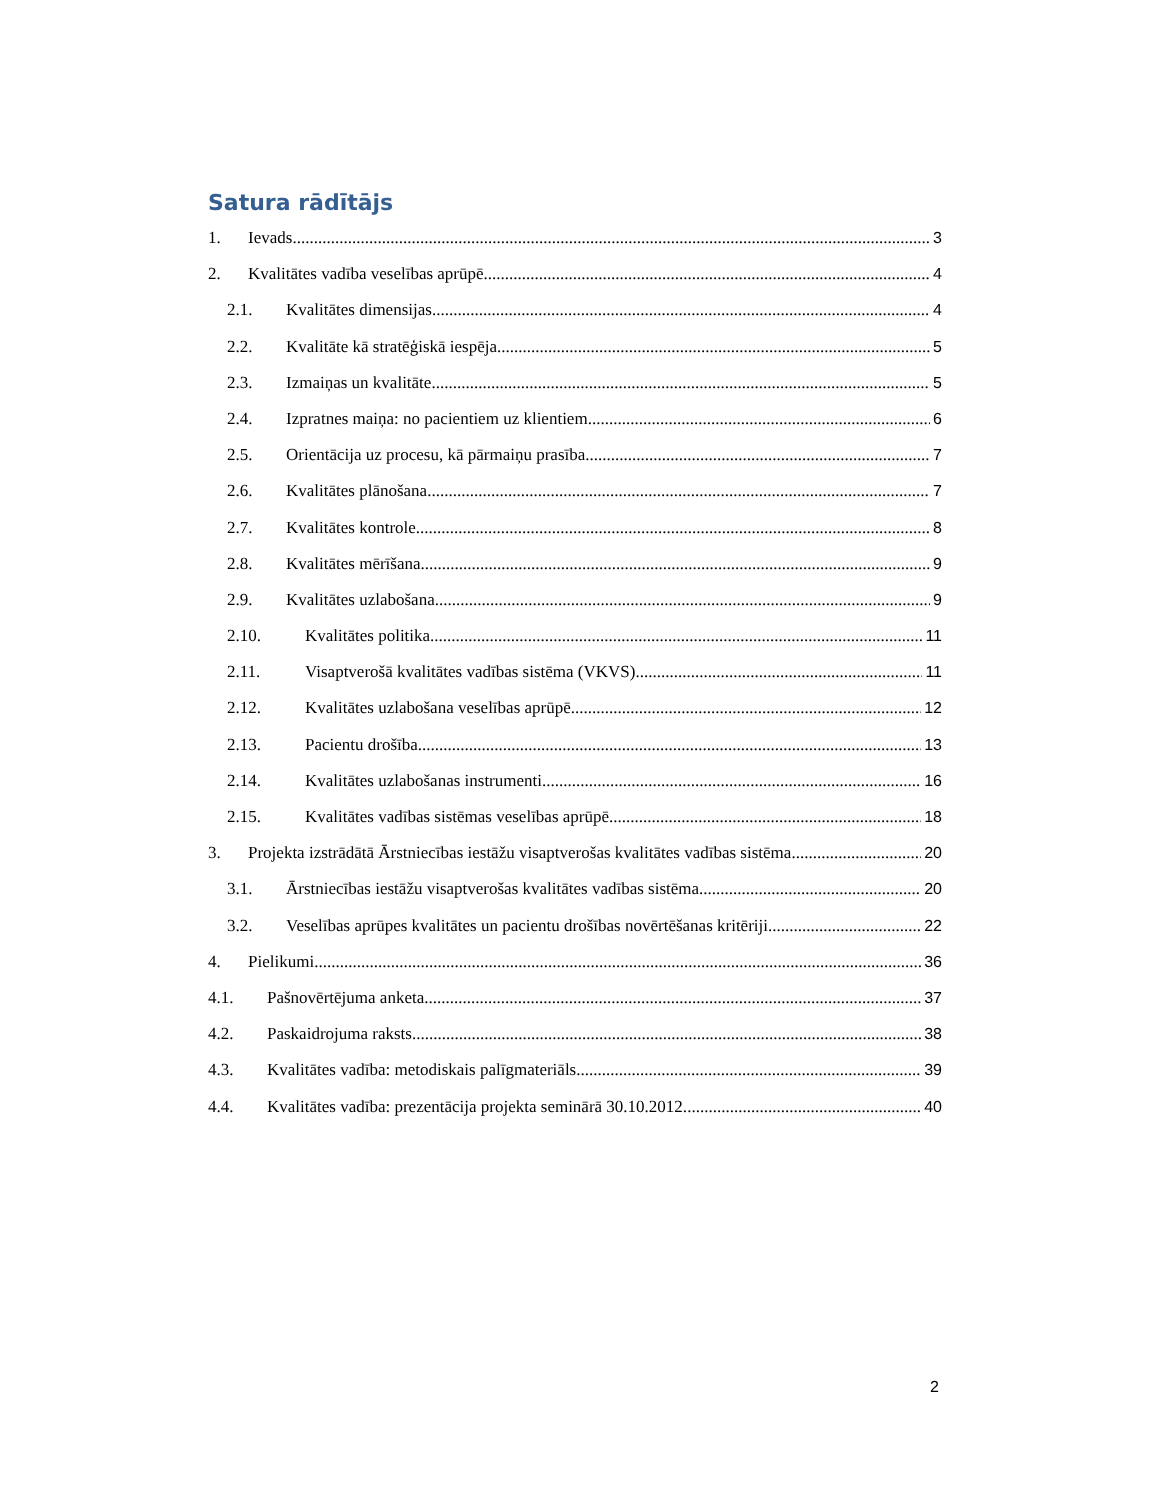Satura rādītājs
1. Ievads 3
2. Kvalitātes vadība veselības aprūpē 4
2.1. Kvalitātes dimensijas 4
2.2. Kvalitāte kā stratēģiskā iespēja 5
2.3. Izmaiņas un kvalitāte 5
2.4. Izpratnes maiņa: no pacientiem uz klientiem 6
2.5. Orientācija uz procesu, kā pārmaiņu prasība 7
2.6. Kvalitātes plānošana 7
2.7. Kvalitātes kontrole 8
2.8. Kvalitātes mērīšana 9
2.9. Kvalitātes uzlabošana 9
2.10. Kvalitātes politika 11
2.11. Visaptverošā kvalitātes vadības sistēma (VKVS) 11
2.12. Kvalitātes uzlabošana veselības aprūpē 12
2.13. Pacientu drošība 13
2.14. Kvalitātes uzlabošanas instrumenti 16
2.15. Kvalitātes vadības sistēmas veselības aprūpē 18
3. Projekta izstrādātā Ārstniecības iestāžu visaptverošas kvalitātes vadības sistēma 20
3.1. Ārstniecības iestāžu visaptverošas kvalitātes vadības sistēma 20
3.2. Veselības aprūpes kvalitātes un pacientu drošības novērtēšanas kritēriji 22
4. Pielikumi 36
4.1. Pašnovērtējuma anketa 37
4.2. Paskaidrojuma raksts 38
4.3. Kvalitātes vadība: metodiskais palīgmateriāls 39
4.4. Kvalitātes vadība: prezentācija projekta seminārā 30.10.2012. 40
2